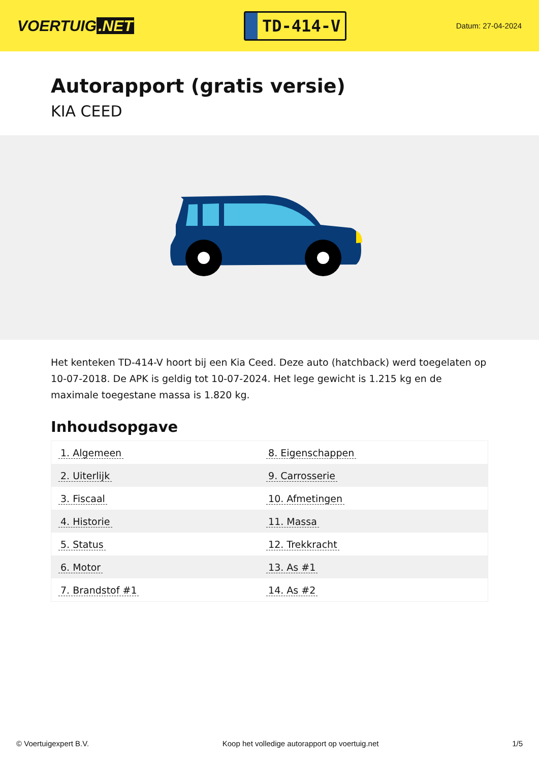VOERTUIG.NET
TD-414-V
Datum: 27-04-2024
Autorapport (gratis versie)
KIA CEED
Het kenteken TD-414-V hoort bij een Kia Ceed. Deze auto (hatchback) werd toegelaten op 10-07-2018. De APK is geldig tot 10-07-2024. Het lege gewicht is 1.215 kg en de maximale toegestane massa is 1.820 kg.
Inhoudsopgave
| 1. Algemeen | 8. Eigenschappen |
| 2. Uiterlijk | 9. Carrosserie |
| 3. Fiscaal | 10. Afmetingen |
| 4. Historie | 11. Massa |
| 5. Status | 12. Trekkracht |
| 6. Motor | 13. As #1 |
| 7. Brandstof #1 | 14. As #2 |
© Voertuigexpert B.V. Koop het volledige autorapport op voertuig.net 1/5